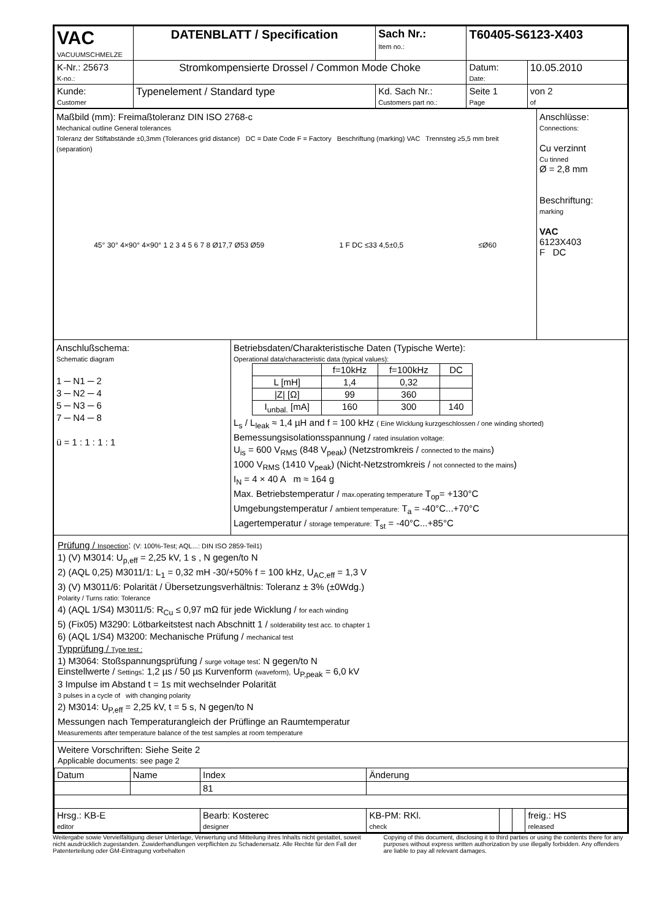| VAC VACUUMSCHMELZE | DATENBLATT / Specification | | Sach Nr.: Item no.: | T60405-S6123-X403 | |
| K-Nr.: 25673 K-no.: | Stromkompensierte Drossel / Common Mode Choke | | | Datum: Date: | 10.05.2010 |
| Kunde: Customer | Typenelement / Standard type | Kd. Sach Nr.: Customers part no.: | | Seite 1 Page | von 2 of |
Maßbild (mm): Freimaßtoleranz DIN ISO 2768-c
Mechanical outline General tolerances
Toleranz der Stiftabstände ±0,3mm (Tolerances grid distance) DC = Date Code F = Factory Beschriftung (marking) VAC Trennsteg ≥5,5 mm breit (separation)
45° 30° 4×90° 4×90° 1 2 3 4 5 6 7 8 Ø17,7 Ø53 Ø59 1 F DC ≤33 4,5±0,5 ≤Ø60
Anschlüsse:
Connections:
Cu verzinnt
Cu tinned
Ø = 2,8 mm
Beschriftung:
marking
VAC
6123X403
F DC
Anschlußschema:
Schematic diagram
1 ─ N1 ─ 2
3 ─ N2 ─ 4
5 ─ N3 ─ 6
7 ─ N4 ─ 8
ü = 1 : 1 : 1 : 1
Betriebsdaten/Charakteristische Daten (Typische Werte):
Operational data/characteristic data (typical values):
| | f=10kHz | f=100kHz | DC |
| L [mH] | 1,4 | 0,32 | |
| /Z/ [Ω] | 99 | 360 | |
| I<sub>unbal.</sub> [mA] | 160 | 300 | 140 |
L<sub>s</sub> / L<sub>leak</sub> ≈ 1,4 µH and f = 100 kHz ( Eine Wicklung kurzgeschlossen / one winding shorted)
Bemessungsisolationsspannung / rated insulation voltage:
U<sub>is</sub> = 600 V<sub>RMS</sub> (848 V<sub>peak</sub>) (Netzstromkreis / connected to the mains)
1000 V<sub>RMS</sub> (1410 V<sub>peak</sub>) (Nicht-Netzstromkreis / not connected to the mains)
I<sub>N</sub> = 4 × 40 A m ≈ 164 g
Max. Betriebstemperatur / max.operating temperature T<sub>op</sub>= +130°C
Umgebungstemperatur / ambient temperature: T<sub>a</sub> = -40°C...+70°C
Lagertemperatur / storage temperature: T<sub>st</sub> = -40°C...+85°C
Prüfung / Inspection: (V: 100%-Test; AQL...: DIN ISO 2859-Teil1)
1) (V) M3014: U<sub>p,eff</sub> = 2,25 kV, 1 s , N gegen/to N
2) (AQL 0,25) M3011/1: L<sub>1</sub> = 0,32 mH -30/+50% f = 100 kHz, U<sub>AC,eff</sub> = 1,3 V
3) (V) M3011/6: Polarität / Übersetzungsverhältnis: Toleranz ± 3% (±0Wdg.)
Polarity / Turns ratio: Tolerance
4) (AQL 1/S4) M3011/5: R<sub>Cu</sub> ≤ 0,97 mΩ für jede Wicklung / for each winding
5) (Fix05) M3290: Lötbarkeitstest nach Abschnitt 1 / solderability test acc. to chapter 1
6) (AQL 1/S4) M3200: Mechanische Prüfung / mechanical test
Typprüfung / Type test :
1) M3064: Stoßspannungsprüfung / surge voltage test: N gegen/to N
Einstellwerte / Settings: 1,2 µs / 50 µs Kurvenform (waveform), U<sub>P,peak</sub> = 6,0 kV
3 Impulse im Abstand t = 1s mit wechselnder Polarität
3 pulses in a cycle of with changing polarity
2) M3014: U<sub>P,eff</sub> = 2,25 kV, t = 5 s, N gegen/to N
Messungen nach Temperaturangleich der Prüflinge an Raumtemperatur
Measurements after temperature balance of the test samples at room temperature
Weitere Vorschriften: Siehe Seite 2
Applicable documents: see page 2
| Datum | Name | Index | Änderung | | | | |
| | | 81 | | | | | |
| Hrsg.: KB-E editor | | Bearb: Kosterec designer | | KB-PM: RKl. check | | | freig.: HS released |
Weitergabe sowie Vervielfältigung dieser Unterlage, Verwertung und Mitteilung ihres Inhalts nicht gestattet, soweit nicht ausdrücklich zugestanden. Zuwiderhandlungen verpflichten zu Schadenersatz. Alle Rechte für den Fall der Patenterteilung oder GM-Eintragung vorbehalten
Copying of this document, disclosing it to third parties or using the contents there for any purposes without express written authorization by use illegally forbidden. Any offenders are liable to pay all relevant damages.